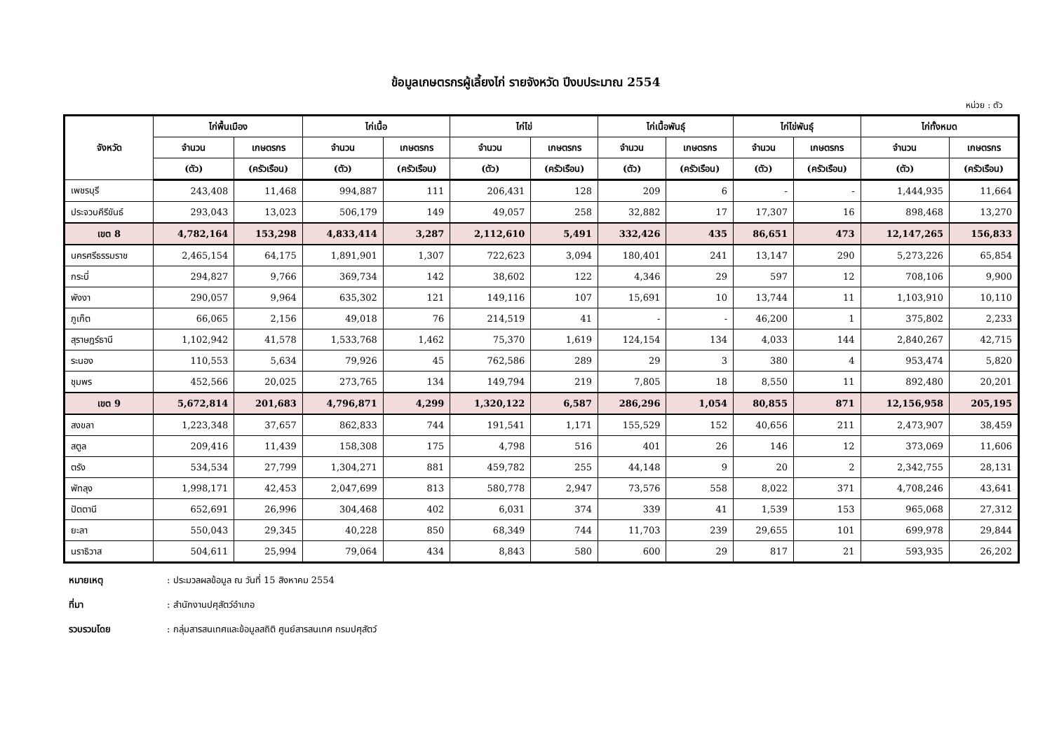ข้อมูลเกษตรกรผู้เลี้ยงไก่ รายจังหวัด ปีงบประมาณ 2554
หน่วย : ตัว
| จังหวัด | ไก่พื้นเมือง | | ไก่เนื้อ | | ไก่ไข่ | | ไก่เนื้อพันธุ์ | | ไก่ไข่พันธุ์ | | ไก่ทั้งหมด | |
| --- | --- | --- | --- | --- | --- | --- | --- | --- | --- | --- | --- | --- |
| | จำนวน | เกษตรกร | จำนวน | เกษตรกร | จำนวน | เกษตรกร | จำนวน | เกษตรกร | จำนวน | เกษตรกร | จำนวน | เกษตรกร |
| | (ตัว) | (ครัวเรือน) | (ตัว) | (ครัวเรือน) | (ตัว) | (ครัวเรือน) | (ตัว) | (ครัวเรือน) | (ตัว) | (ครัวเรือน) | (ตัว) | (ครัวเรือน) |
| เพชรบุรี | 243,408 | 11,468 | 994,887 | 111 | 206,431 | 128 | 209 | 6 | - | - | 1,444,935 | 11,664 |
| ประจวบคีรีขันธ์ | 293,043 | 13,023 | 506,179 | 149 | 49,057 | 258 | 32,882 | 17 | 17,307 | 16 | 898,468 | 13,270 |
| เขต 8 | 4,782,164 | 153,298 | 4,833,414 | 3,287 | 2,112,610 | 5,491 | 332,426 | 435 | 86,651 | 473 | 12,147,265 | 156,833 |
| นครศรีธรรมราช | 2,465,154 | 64,175 | 1,891,901 | 1,307 | 722,623 | 3,094 | 180,401 | 241 | 13,147 | 290 | 5,273,226 | 65,854 |
| กระบี่ | 294,827 | 9,766 | 369,734 | 142 | 38,602 | 122 | 4,346 | 29 | 597 | 12 | 708,106 | 9,900 |
| พังงา | 290,057 | 9,964 | 635,302 | 121 | 149,116 | 107 | 15,691 | 10 | 13,744 | 11 | 1,103,910 | 10,110 |
| ภูเก็ต | 66,065 | 2,156 | 49,018 | 76 | 214,519 | 41 | - | - | 46,200 | 1 | 375,802 | 2,233 |
| สุราษฎร์ธานี | 1,102,942 | 41,578 | 1,533,768 | 1,462 | 75,370 | 1,619 | 124,154 | 134 | 4,033 | 144 | 2,840,267 | 42,715 |
| ระนอง | 110,553 | 5,634 | 79,926 | 45 | 762,586 | 289 | 29 | 3 | 380 | 4 | 953,474 | 5,820 |
| ชุมพร | 452,566 | 20,025 | 273,765 | 134 | 149,794 | 219 | 7,805 | 18 | 8,550 | 11 | 892,480 | 20,201 |
| เขต 9 | 5,672,814 | 201,683 | 4,796,871 | 4,299 | 1,320,122 | 6,587 | 286,296 | 1,054 | 80,855 | 871 | 12,156,958 | 205,195 |
| สงขลา | 1,223,348 | 37,657 | 862,833 | 744 | 191,541 | 1,171 | 155,529 | 152 | 40,656 | 211 | 2,473,907 | 38,459 |
| สตูล | 209,416 | 11,439 | 158,308 | 175 | 4,798 | 516 | 401 | 26 | 146 | 12 | 373,069 | 11,606 |
| ตรัง | 534,534 | 27,799 | 1,304,271 | 881 | 459,782 | 255 | 44,148 | 9 | 20 | 2 | 2,342,755 | 28,131 |
| พัทลุง | 1,998,171 | 42,453 | 2,047,699 | 813 | 580,778 | 2,947 | 73,576 | 558 | 8,022 | 371 | 4,708,246 | 43,641 |
| ปัตตานี | 652,691 | 26,996 | 304,468 | 402 | 6,031 | 374 | 339 | 41 | 1,539 | 153 | 965,068 | 27,312 |
| ยะลา | 550,043 | 29,345 | 40,228 | 850 | 68,349 | 744 | 11,703 | 239 | 29,655 | 101 | 699,978 | 29,844 |
| นราธิวาส | 504,611 | 25,994 | 79,064 | 434 | 8,843 | 580 | 600 | 29 | 817 | 21 | 593,935 | 26,202 |
หมายเหตุ: ประมวลผลข้อมูล ณ วันที่ 15 สิงหาคม 2554
ที่มา: สำนักงานปศุสัตว์อำเภอ
รวบรวมโดย: กลุ่มสารสนเทศและข้อมูลสถิติ ศูนย์สารสนเทศ กรมปศุสัตว์